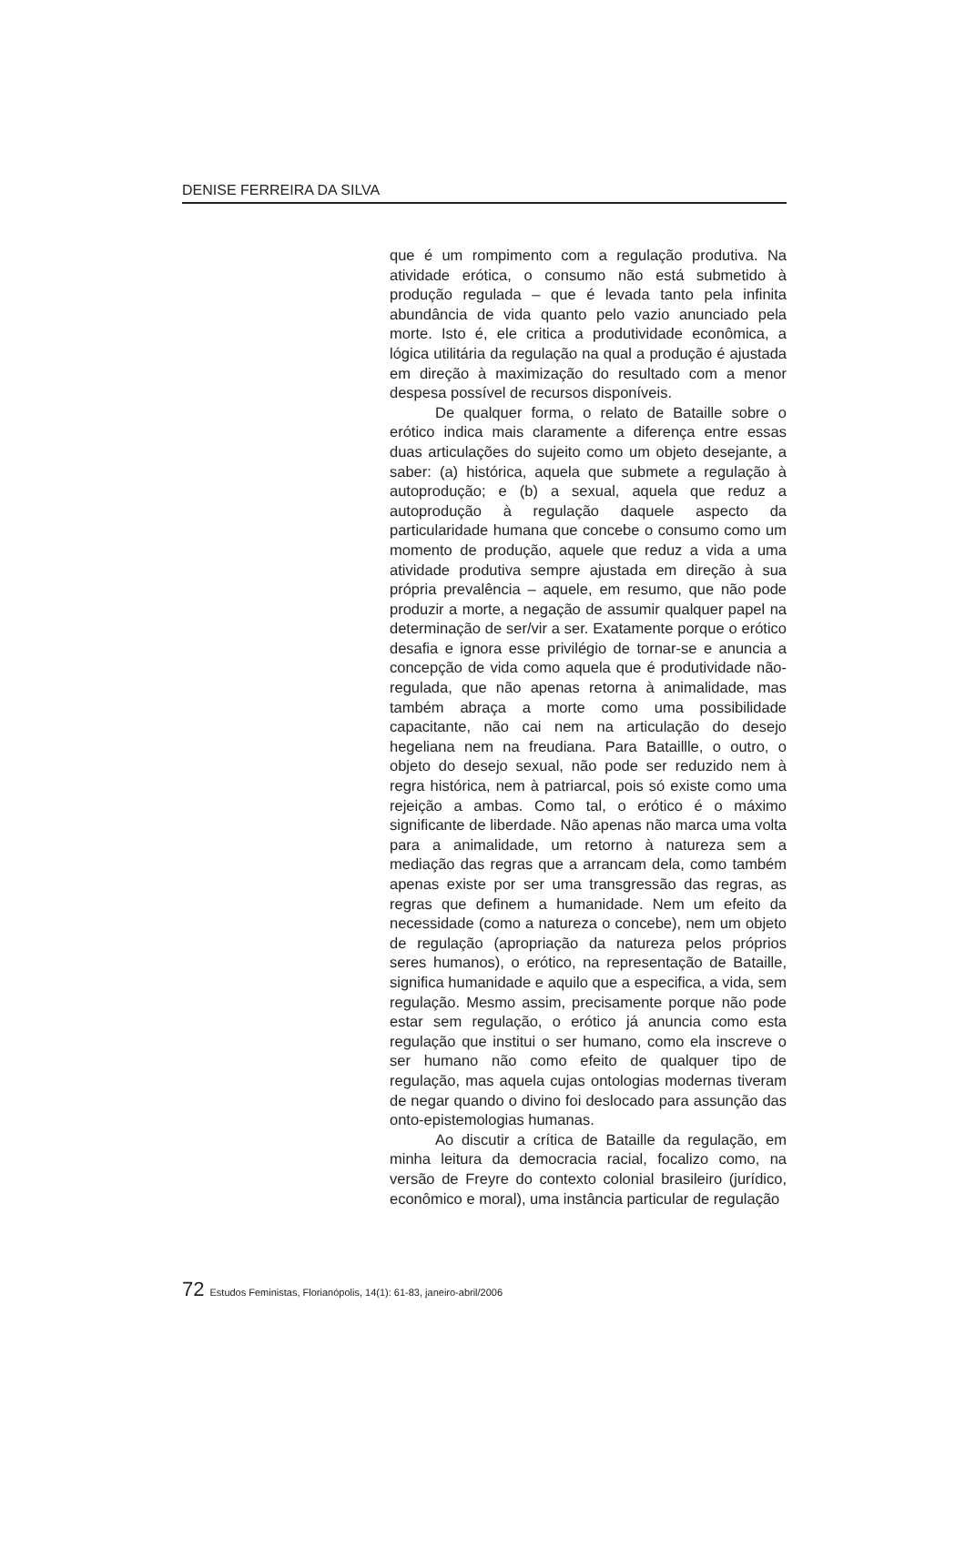DENISE FERREIRA DA SILVA
que é um rompimento com a regulação produtiva. Na atividade erótica, o consumo não está submetido à produção regulada – que é levada tanto pela infinita abundância de vida quanto pelo vazio anunciado pela morte. Isto é, ele critica a produtividade econômica, a lógica utilitária da regulação na qual a produção é ajustada em direção à maximização do resultado com a menor despesa possível de recursos disponíveis.
De qualquer forma, o relato de Bataille sobre o erótico indica mais claramente a diferença entre essas duas articulações do sujeito como um objeto desejante, a saber: (a) histórica, aquela que submete a regulação à autoprodução; e (b) a sexual, aquela que reduz a autoprodução à regulação daquele aspecto da particularidade humana que concebe o consumo como um momento de produção, aquele que reduz a vida a uma atividade produtiva sempre ajustada em direção à sua própria prevalência – aquele, em resumo, que não pode produzir a morte, a negação de assumir qualquer papel na determinação de ser/vir a ser. Exatamente porque o erótico desafia e ignora esse privilégio de tornar-se e anuncia a concepção de vida como aquela que é produtividade não-regulada, que não apenas retorna à animalidade, mas também abraça a morte como uma possibilidade capacitante, não cai nem na articulação do desejo hegeliana nem na freudiana. Para Bataillle, o outro, o objeto do desejo sexual, não pode ser reduzido nem à regra histórica, nem à patriarcal, pois só existe como uma rejeição a ambas. Como tal, o erótico é o máximo significante de liberdade. Não apenas não marca uma volta para a animalidade, um retorno à natureza sem a mediação das regras que a arrancam dela, como também apenas existe por ser uma transgressão das regras, as regras que definem a humanidade. Nem um efeito da necessidade (como a natureza o concebe), nem um objeto de regulação (apropriação da natureza pelos próprios seres humanos), o erótico, na representação de Bataille, significa humanidade e aquilo que a especifica, a vida, sem regulação. Mesmo assim, precisamente porque não pode estar sem regulação, o erótico já anuncia como esta regulação que institui o ser humano, como ela inscreve o ser humano não como efeito de qualquer tipo de regulação, mas aquela cujas ontologias modernas tiveram de negar quando o divino foi deslocado para assunção das onto-epistemologias humanas.
Ao discutir a crítica de Bataille da regulação, em minha leitura da democracia racial, focalizo como, na versão de Freyre do contexto colonial brasileiro (jurídico, econômico e moral), uma instância particular de regulação
72 Estudos Feministas, Florianópolis, 14(1): 61-83, janeiro-abril/2006